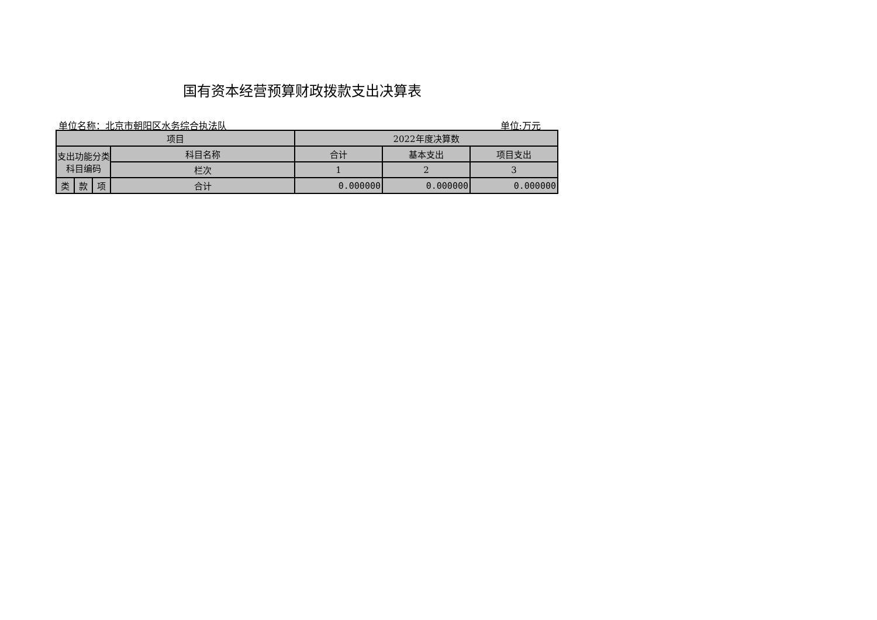国有资本经营预算财政拨款支出决算表
单位名称：北京市朝阳区水务综合执法队 单位:万元
| 项目 | | | | 2022年度决算数 | | |
| --- | --- | --- | --- | --- | --- | --- |
| 支出功能分类科目编码 | | | 科目名称 | 合计 | 基本支出 | 项目支出 |
| | | | 栏次 | 1 | 2 | 3 |
| 类 | 款 | 项 | 合计 | 0.000000 | 0.000000 | 0.000000 |